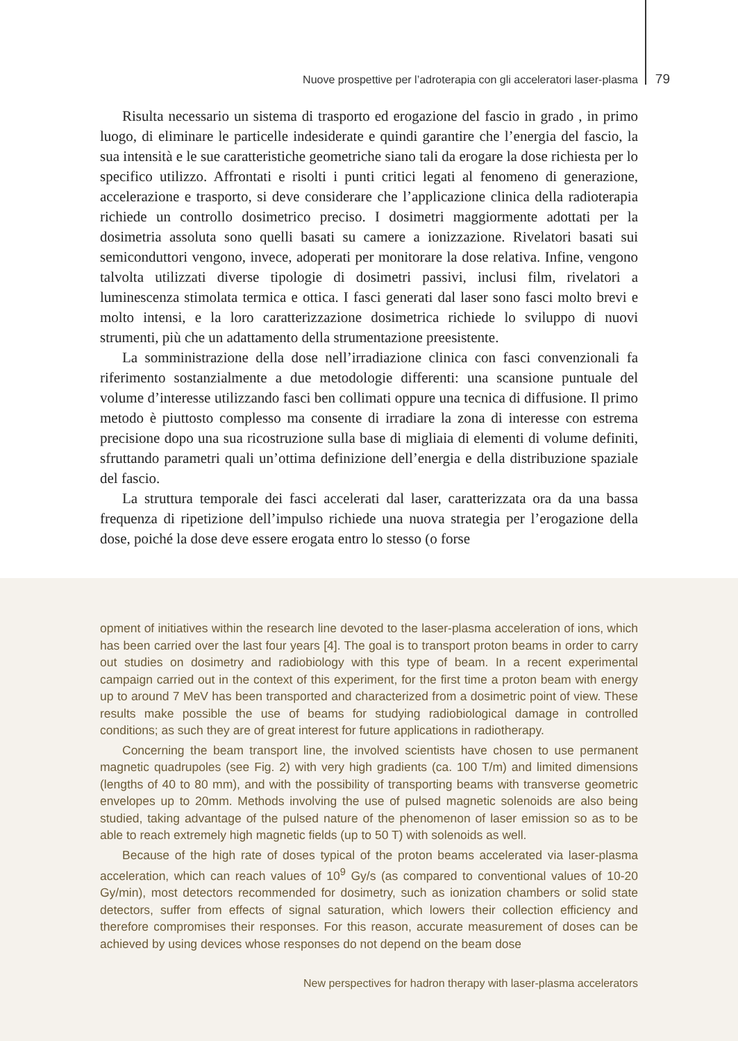Nuove prospettive per l’adroterapia con gli acceleratori laser-plasma 79
Risulta necessario un sistema di trasporto ed erogazione del fascio in grado , in primo luogo, di eliminare le particelle indesiderate e quindi garantire che l’energia del fascio, la sua intensità e le sue caratteristiche geometriche siano tali da erogare la dose richiesta per lo specifico utilizzo. Affrontati e risolti i punti critici legati al fenomeno di generazione, accelerazione e trasporto, si deve considerare che l’applicazione clinica della radioterapia richiede un controllo dosimetrico preciso. I dosimetri maggiormente adottati per la dosimetria assoluta sono quelli basati su camere a ionizzazione. Rivelatori basati sui semiconduttori vengono, invece, adoperati per monitorare la dose relativa. Infine, vengono talvolta utilizzati diverse tipologie di dosimetri passivi, inclusi film, rivelatori a luminescenza stimolata termica e ottica. I fasci generati dal laser sono fasci molto brevi e molto intensi, e la loro caratterizzazione dosimetrica richiede lo sviluppo di nuovi strumenti, più che un adattamento della strumentazione preesistente.
La somministrazione della dose nell’irradiazione clinica con fasci convenzionali fa riferimento sostanzialmente a due metodologie differenti: una scansione puntuale del volume d’interesse utilizzando fasci ben collimati oppure una tecnica di diffusione. Il primo metodo è piuttosto complesso ma consente di irradiare la zona di interesse con estrema precisione dopo una sua ricostruzione sulla base di migliaia di elementi di volume definiti, sfruttando parametri quali un’ottima definizione dell’energia e della distribuzione spaziale del fascio.
La struttura temporale dei fasci accelerati dal laser, caratterizzata ora da una bassa frequenza di ripetizione dell’impulso richiede una nuova strategia per l’erogazione della dose, poiché la dose deve essere erogata entro lo stesso (o forse
opment of initiatives within the research line devoted to the laser-plasma acceleration of ions, which has been carried over the last four years [4]. The goal is to transport proton beams in order to carry out studies on dosimetry and radiobiology with this type of beam. In a recent experimental campaign carried out in the context of this experiment, for the first time a proton beam with energy up to around 7 MeV has been transported and characterized from a dosimetric point of view. These results make possible the use of beams for studying radiobiological damage in controlled conditions; as such they are of great interest for future applications in radiotherapy.
Concerning the beam transport line, the involved scientists have chosen to use permanent magnetic quadrupoles (see Fig. 2) with very high gradients (ca. 100 T/m) and limited dimensions (lengths of 40 to 80 mm), and with the possibility of transporting beams with transverse geometric envelopes up to 20mm. Methods involving the use of pulsed magnetic solenoids are also being studied, taking advantage of the pulsed nature of the phenomenon of laser emission so as to be able to reach extremely high magnetic fields (up to 50 T) with solenoids as well.
Because of the high rate of doses typical of the proton beams accelerated via laser-plasma acceleration, which can reach values of 10<sup>9</sup> Gy/s (as compared to conventional values of 10-20 Gy/min), most detectors recommended for dosimetry, such as ionization chambers or solid state detectors, suffer from effects of signal saturation, which lowers their collection efficiency and therefore compromises their responses. For this reason, accurate measurement of doses can be achieved by using devices whose responses do not depend on the beam dose
New perspectives for hadron therapy with laser-plasma accelerators